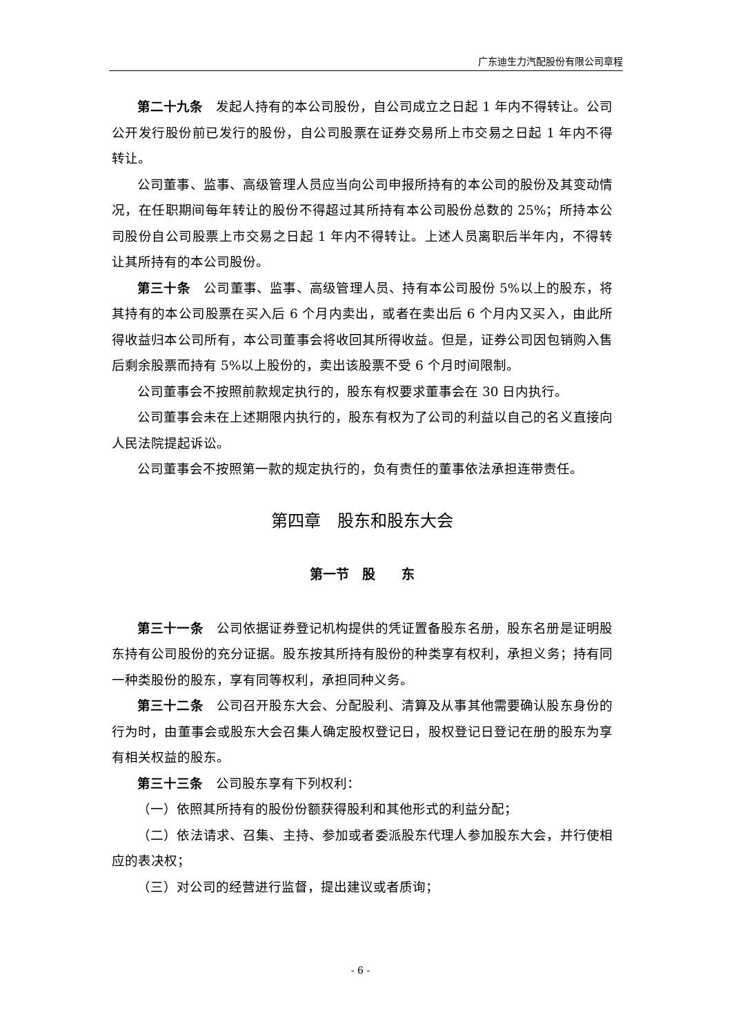广东迪生力汽配股份有限公司章程
第二十九条　发起人持有的本公司股份，自公司成立之日起 1 年内不得转让。公司公开发行股份前已发行的股份，自公司股票在证券交易所上市交易之日起 1 年内不得转让。
公司董事、监事、高级管理人员应当向公司申报所持有的本公司的股份及其变动情况，在任职期间每年转让的股份不得超过其所持有本公司股份总数的 25%；所持本公司股份自公司股票上市交易之日起 1 年内不得转让。上述人员离职后半年内，不得转让其所持有的本公司股份。
第三十条　公司董事、监事、高级管理人员、持有本公司股份 5%以上的股东，将其持有的本公司股票在买入后 6 个月内卖出，或者在卖出后 6 个月内又买入，由此所得收益归本公司所有，本公司董事会将收回其所得收益。但是，证券公司因包销购入售后剩余股票而持有 5%以上股份的，卖出该股票不受 6 个月时间限制。
公司董事会不按照前款规定执行的，股东有权要求董事会在 30 日内执行。
公司董事会未在上述期限内执行的，股东有权为了公司的利益以自己的名义直接向人民法院提起诉讼。
公司董事会不按照第一款的规定执行的，负有责任的董事依法承担连带责任。
第四章　股东和股东大会
第一节　股　　东
第三十一条　公司依据证券登记机构提供的凭证置备股东名册，股东名册是证明股东持有公司股份的充分证据。股东按其所持有股份的种类享有权利，承担义务；持有同一种类股份的股东，享有同等权利，承担同种义务。
第三十二条　公司召开股东大会、分配股利、清算及从事其他需要确认股东身份的行为时，由董事会或股东大会召集人确定股权登记日，股权登记日登记在册的股东为享有相关权益的股东。
第三十三条　公司股东享有下列权利：
（一）依照其所持有的股份份额获得股利和其他形式的利益分配；
（二）依法请求、召集、主持、参加或者委派股东代理人参加股东大会，并行使相应的表决权；
（三）对公司的经营进行监督，提出建议或者质询；
- 6 -